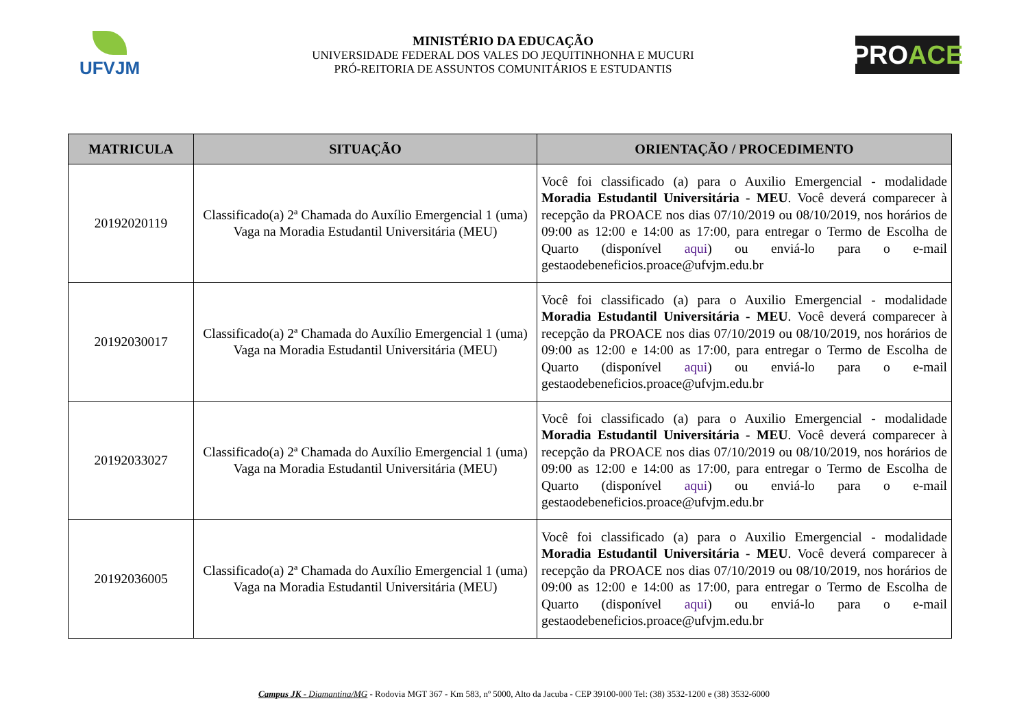UFVJM
MINISTÉRIO DA EDUCAÇÃO
UNIVERSIDADE FEDERAL DOS VALES DO JEQUITINHONHA E MUCURI
PRÓ-REITORIA DE ASSUNTOS COMUNITÁRIOS E ESTUDANTIS
PRO ACE
| MATRICULA | SITUAÇÃO | ORIENTAÇÃO / PROCEDIMENTO |
| --- | --- | --- |
| 20192020119 | Classificado(a) 2ª Chamada do Auxílio Emergencial 1 (uma) Vaga na Moradia Estudantil Universitária (MEU) | Você foi classificado (a) para o Auxilio Emergencial - modalidade Moradia Estudantil Universitária - MEU . Você deverá comparecer à recepção da PROACE nos dias 07/10/2019 ou 08/10/2019, nos horários de 09:00 as 12:00 e 14:00 as 17:00, para entregar o Termo de Escolha de Quarto (disponível aqui ) ou enviá-lo para o e-mail gestaodebeneficios.proace@ufvjm.edu.br |
| 20192030017 | Classificado(a) 2ª Chamada do Auxílio Emergencial 1 (uma) Vaga na Moradia Estudantil Universitária (MEU) | Você foi classificado (a) para o Auxilio Emergencial - modalidade Moradia Estudantil Universitária - MEU . Você deverá comparecer à recepção da PROACE nos dias 07/10/2019 ou 08/10/2019, nos horários de 09:00 as 12:00 e 14:00 as 17:00, para entregar o Termo de Escolha de Quarto (disponível aqui ) ou enviá-lo para o e-mail gestaodebeneficios.proace@ufvjm.edu.br |
| 20192033027 | Classificado(a) 2ª Chamada do Auxílio Emergencial 1 (uma) Vaga na Moradia Estudantil Universitária (MEU) | Você foi classificado (a) para o Auxilio Emergencial - modalidade Moradia Estudantil Universitária - MEU . Você deverá comparecer à recepção da PROACE nos dias 07/10/2019 ou 08/10/2019, nos horários de 09:00 as 12:00 e 14:00 as 17:00, para entregar o Termo de Escolha de Quarto (disponível aqui ) ou enviá-lo para o e-mail gestaodebeneficios.proace@ufvjm.edu.br |
| 20192036005 | Classificado(a) 2ª Chamada do Auxílio Emergencial 1 (uma) Vaga na Moradia Estudantil Universitária (MEU) | Você foi classificado (a) para o Auxilio Emergencial - modalidade Moradia Estudantil Universitária - MEU . Você deverá comparecer à recepção da PROACE nos dias 07/10/2019 ou 08/10/2019, nos horários de 09:00 as 12:00 e 14:00 as 17:00, para entregar o Termo de Escolha de Quarto (disponível aqui ) ou enviá-lo para o e-mail gestaodebeneficios.proace@ufvjm.edu.br |
Campus JK - Diamantina/MG - Rodovia MGT 367 - Km 583, nº 5000, Alto da Jacuba - CEP 39100-000 Tel: (38) 3532-1200 e (38) 3532-6000